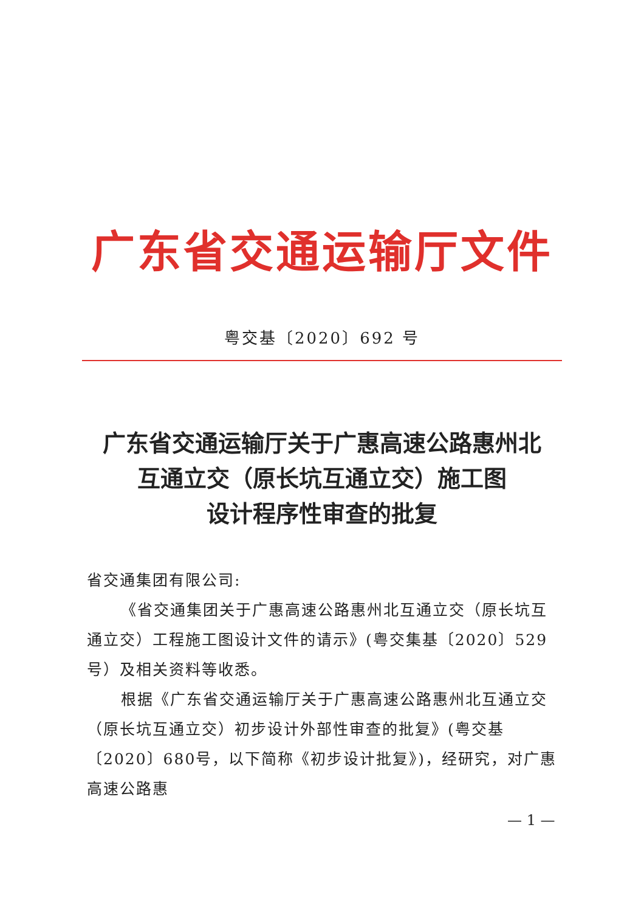广东省交通运输厅文件
粤交基〔2020〕692 号
广东省交通运输厅关于广惠高速公路惠州北
互通立交（原长坑互通立交）施工图
设计程序性审查的批复
省交通集团有限公司:
《省交通集团关于广惠高速公路惠州北互通立交（原长坑互通立交）工程施工图设计文件的请示》(粤交集基〔2020〕529 号）及相关资料等收悉。
根据《广东省交通运输厅关于广惠高速公路惠州北互通立交（原长坑互通立交）初步设计外部性审查的批复》(粤交基〔2020〕680号，以下简称《初步设计批复》)，经研究，对广惠高速公路惠
— 1 —